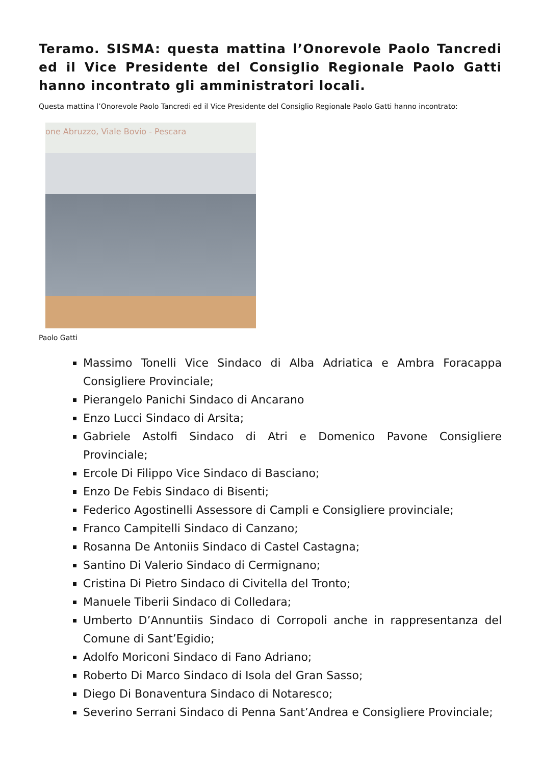Teramo. SISMA: questa mattina l’Onorevole Paolo Tancredi ed il Vice Presidente del Consiglio Regionale Paolo Gatti hanno incontrato gli amministratori locali.
Questa mattina l’Onorevole Paolo Tancredi ed il Vice Presidente del Consiglio Regionale Paolo Gatti hanno incontrato:
one Abruzzo, Viale Bovio - Pescara
Paolo Gatti
Massimo Tonelli Vice Sindaco di Alba Adriatica e Ambra Foracappa Consigliere Provinciale;
Pierangelo Panichi Sindaco di Ancarano
Enzo Lucci Sindaco di Arsita;
Gabriele Astolfi Sindaco di Atri e Domenico Pavone Consigliere Provinciale;
Ercole Di Filippo Vice Sindaco di Basciano;
Enzo De Febis Sindaco di Bisenti;
Federico Agostinelli Assessore di Campli e Consigliere provinciale;
Franco Campitelli Sindaco di Canzano;
Rosanna De Antoniis Sindaco di Castel Castagna;
Santino Di Valerio Sindaco di Cermignano;
Cristina Di Pietro Sindaco di Civitella del Tronto;
Manuele Tiberii Sindaco di Colledara;
Umberto D’Annuntiis Sindaco di Corropoli anche in rappresentanza del Comune di Sant’Egidio;
Adolfo Moriconi Sindaco di Fano Adriano;
Roberto Di Marco Sindaco di Isola del Gran Sasso;
Diego Di Bonaventura Sindaco di Notaresco;
Severino Serrani Sindaco di Penna Sant’Andrea e Consigliere Provinciale;